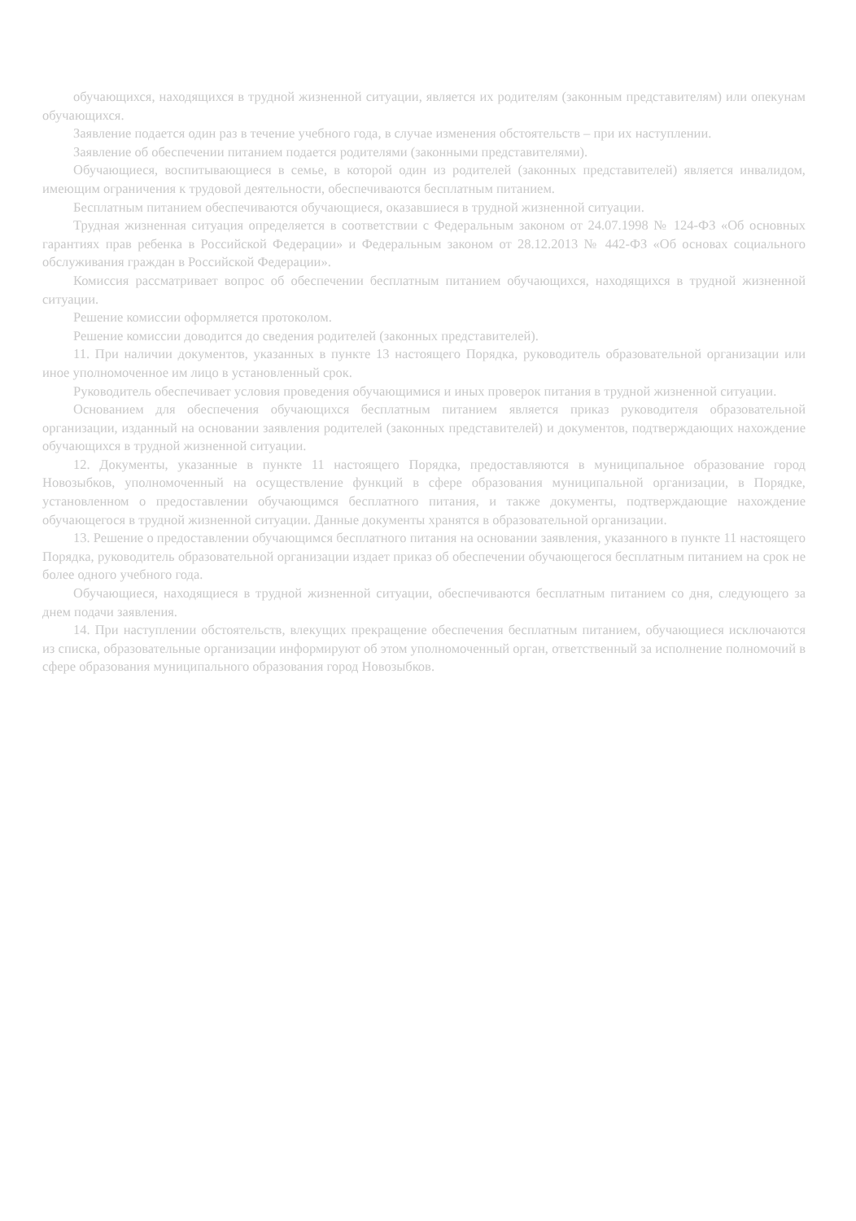обучающихся, находящихся в трудной жизненной ситуации, является их родителям (законным представителям) или опекунам обучающихся.
Заявление подается один раз в течение учебного года, в случае изменения обстоятельств – при их наступлении.
Заявление об обеспечении питанием подается родителями (законными представителями).
Обучающиеся, воспитывающиеся в семье, в которой один из родителей (законных представителей) является инвалидом, имеющим ограничения к трудовой деятельности, обеспечиваются бесплатным питанием.
Бесплатным питанием обеспечиваются обучающиеся, оказавшиеся в трудной жизненной ситуации.
Трудная жизненная ситуация определяется в соответствии с Федеральным законом от 24.07.1998 № 124-ФЗ «Об основных гарантиях прав ребенка в Российской Федерации» и Федеральным законом от 28.12.2013 № 442-ФЗ «Об основах социального обслуживания граждан в Российской Федерации».
Комиссия рассматривает вопрос об обеспечении бесплатным питанием обучающихся, находящихся в трудной жизненной ситуации.
Решение комиссии оформляется протоколом.
Решение комиссии доводится до сведения родителей (законных представителей).
11. При наличии документов, указанных в пункте 13 настоящего Порядка, руководитель образовательной организации или иное уполномоченное им лицо в установленный срок.
Руководитель обеспечивает условия проведения обучающимися и иных проверок питания в трудной жизненной ситуации.
Основанием для обеспечения обучающихся бесплатным питанием является приказ руководителя образовательной организации, изданный на основании заявления родителей (законных представителей) и документов, подтверждающих нахождение обучающихся в трудной жизненной ситуации.
12. Документы, указанные в пункте 11 настоящего Порядка, предоставляются в муниципальное образование город Новозыбков, уполномоченный на осуществление функций в сфере образования муниципальной организации, в Порядке, установленном о предоставлении обучающимся бесплатного питания, и также документы, подтверждающие нахождение обучающегося в трудной жизненной ситуации. Данные документы хранятся в образовательной организации.
13. Решение о предоставлении обучающимся бесплатного питания на основании заявления, указанного в пункте 11 настоящего Порядка, руководитель образовательной организации издает приказ об обеспечении обучающегося бесплатным питанием на срок не более одного учебного года.
Обучающиеся, находящиеся в трудной жизненной ситуации, обеспечиваются бесплатным питанием со дня, следующего за днем подачи заявления.
14. При наступлении обстоятельств, влекущих прекращение обеспечения бесплатным питанием, обучающиеся исключаются из списка, образовательные организации информируют об этом уполномоченный орган, ответственный за исполнение полномочий в сфере образования муниципального образования город Новозыбков.